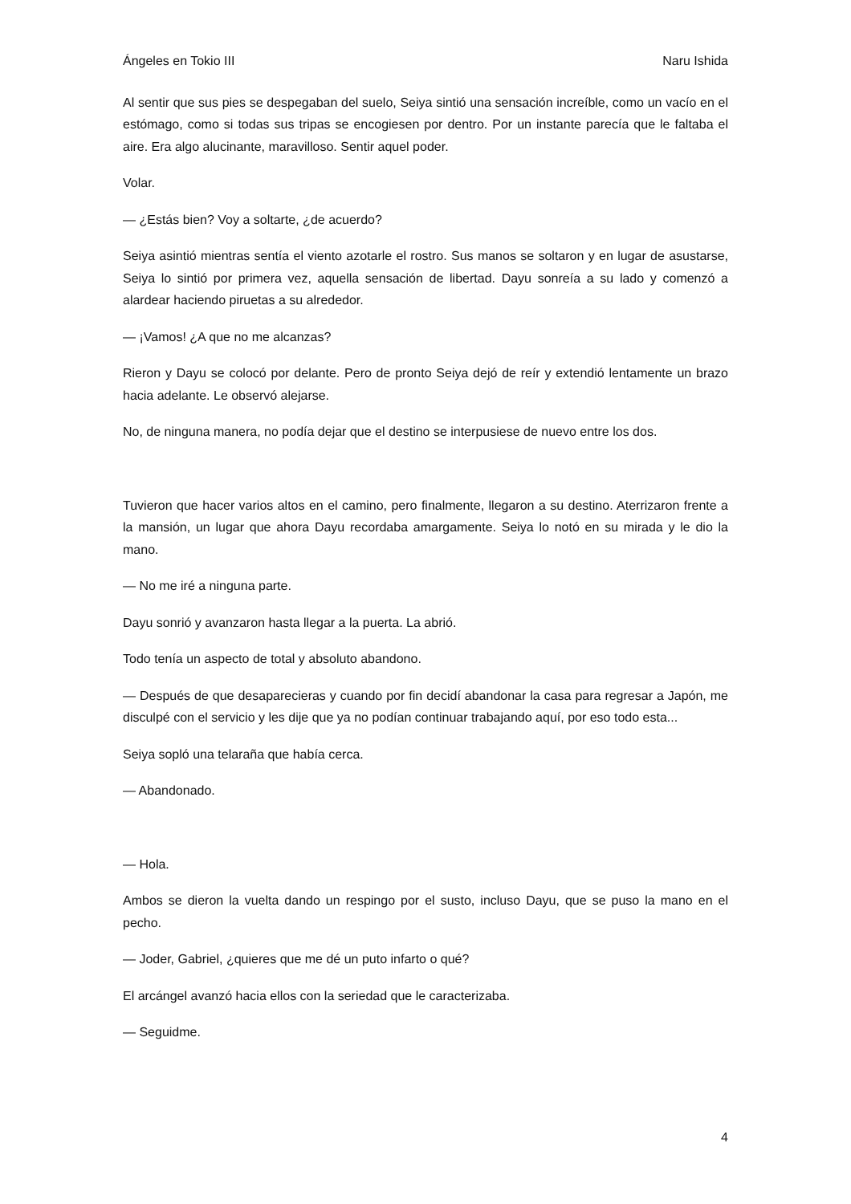Ángeles en Tokio III Naru Ishida
Al sentir que sus pies se despegaban del suelo, Seiya sintió una sensación increíble, como un vacío en el estómago, como si todas sus tripas se encogiesen por dentro. Por un instante parecía que le faltaba el aire. Era algo alucinante, maravilloso. Sentir aquel poder.
Volar.
— ¿Estás bien? Voy a soltarte, ¿de acuerdo?
Seiya asintió mientras sentía el viento azotarle el rostro. Sus manos se soltaron y en lugar de asustarse, Seiya lo sintió por primera vez, aquella sensación de libertad. Dayu sonreía a su lado y comenzó a alardear haciendo piruetas a su alrededor.
— ¡Vamos! ¿A que no me alcanzas?
Rieron y Dayu se colocó por delante. Pero de pronto Seiya dejó de reír y extendió lentamente un brazo hacia adelante. Le observó alejarse.
No, de ninguna manera, no podía dejar que el destino se interpusiese de nuevo entre los dos.
Tuvieron que hacer varios altos en el camino, pero finalmente, llegaron a su destino. Aterrizaron frente a la mansión, un lugar que ahora Dayu recordaba amargamente. Seiya lo notó en su mirada y le dio la mano.
— No me iré a ninguna parte.
Dayu sonrió y avanzaron hasta llegar a la puerta. La abrió.
Todo tenía un aspecto de total y absoluto abandono.
— Después de que desaparecieras y cuando por fin decidí abandonar la casa para regresar a Japón, me disculpé con el servicio y les dije que ya no podían continuar trabajando aquí, por eso todo esta...
Seiya sopló una telaraña que había cerca.
— Abandonado.
— Hola.
Ambos se dieron la vuelta dando un respingo por el susto, incluso Dayu, que se puso la mano en el pecho.
— Joder, Gabriel, ¿quieres que me dé un puto infarto o qué?
El arcángel avanzó hacia ellos con la seriedad que le caracterizaba.
— Seguidme.
4